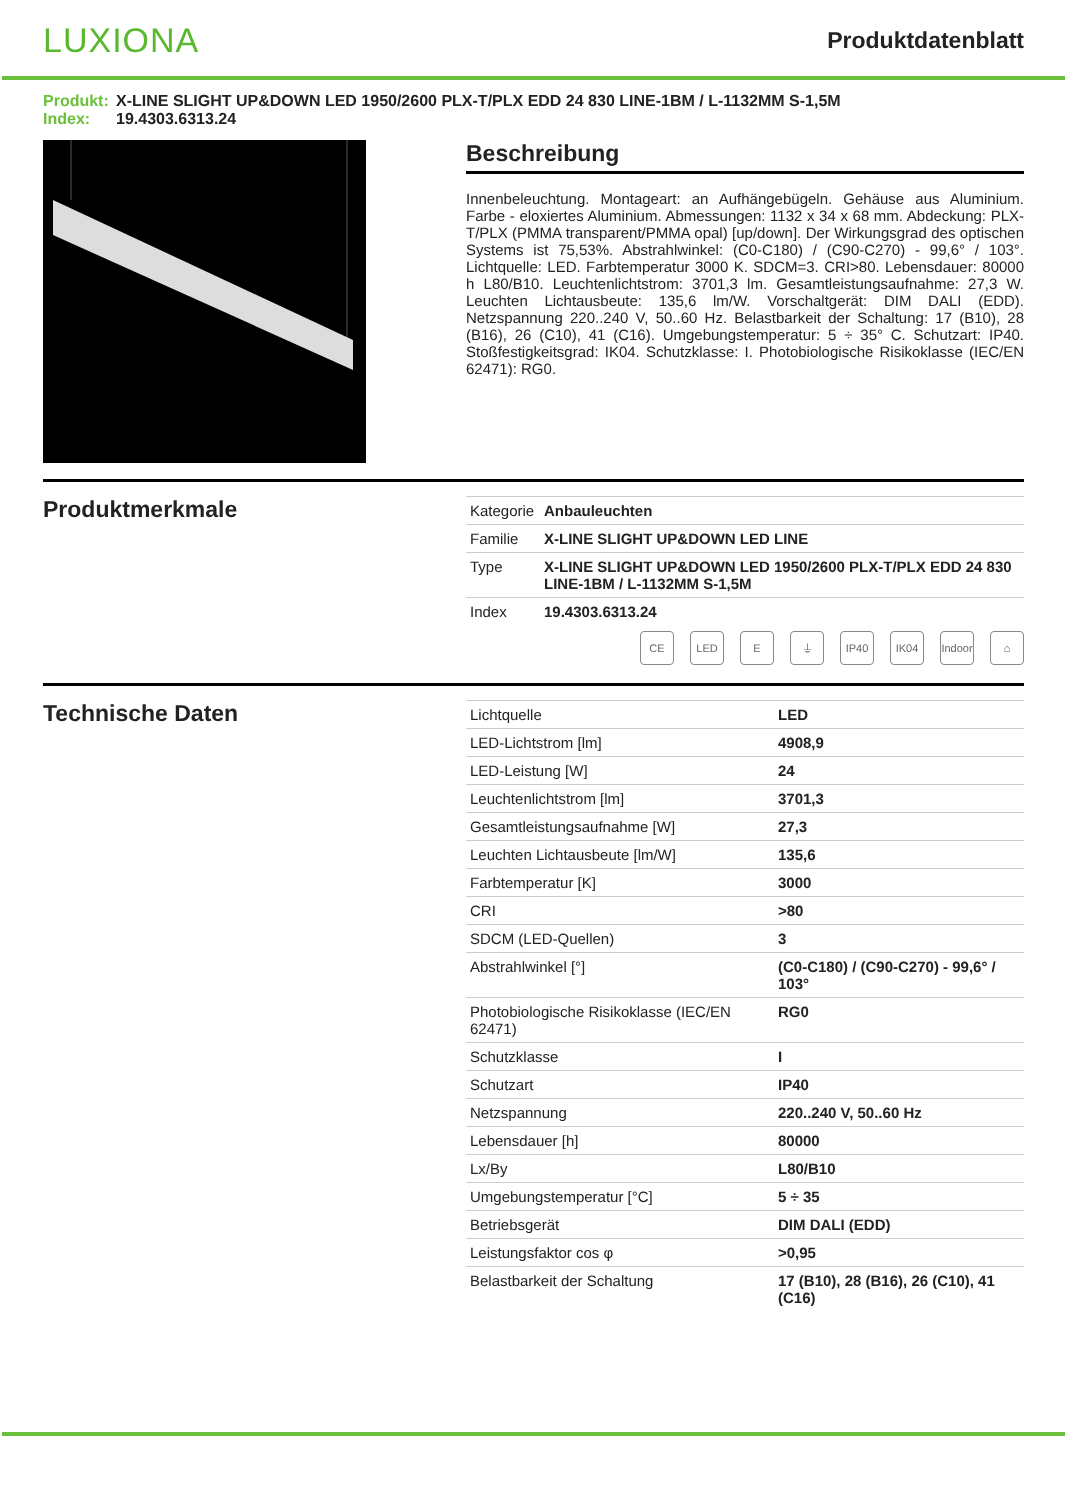LUXIONA
Produktdatenblatt
Produkt: X-LINE SLIGHT UP&DOWN LED 1950/2600 PLX-T/PLX EDD 24 830 LINE-1BM / L-1132MM S-1,5M
Index: 19.4303.6313.24
Beschreibung
Innenbeleuchtung. Montageart: an Aufhängebügeln. Gehäuse aus Aluminium. Farbe - eloxiertes Aluminium. Abmessungen: 1132 x 34 x 68 mm. Abdeckung: PLX-T/PLX (PMMA transparent/PMMA opal) [up/down]. Der Wirkungsgrad des optischen Systems ist 75,53%. Abstrahlwinkel: (C0-C180) / (C90-C270) - 99,6° / 103°. Lichtquelle: LED. Farbtemperatur 3000 K. SDCM=3. CRI>80. Lebensdauer: 80000 h L80/B10. Leuchtenlichtstrom: 3701,3 lm. Gesamtleistungsaufnahme: 27,3 W. Leuchten Lichtausbeute: 135,6 lm/W. Vorschaltgerät: DIM DALI (EDD). Netzspannung 220..240 V, 50..60 Hz. Belastbarkeit der Schaltung: 17 (B10), 28 (B16), 26 (C10), 41 (C16). Umgebungstemperatur: 5 ÷ 35° C. Schutzart: IP40. Stoßfestigkeitsgrad: IK04. Schutzklasse: I. Photobiologische Risikoklasse (IEC/EN 62471): RG0.
Produktmerkmale
| Kategorie | Anbauleuchten |
| Familie | X-LINE SLIGHT UP&DOWN LED LINE |
| Type | X-LINE SLIGHT UP&DOWN LED 1950/2600 PLX-T/PLX EDD 24 830 LINE-1BM / L-1132MM S-1,5M |
| Index | 19.4303.6313.24 |
CE LED E ⏚ IP40 IK04 Indoor
⌂
Technische Daten
| Lichtquelle | LED |
| LED-Lichtstrom [lm] | 4908,9 |
| LED-Leistung [W] | 24 |
| Leuchtenlichtstrom [lm] | 3701,3 |
| Gesamtleistungsaufnahme [W] | 27,3 |
| Leuchten Lichtausbeute [lm/W] | 135,6 |
| Farbtemperatur [K] | 3000 |
| CRI | >80 |
| SDCM (LED-Quellen) | 3 |
| Abstrahlwinkel [°] | (C0-C180) / (C90-C270) - 99,6° / 103° |
| Photobiologische Risikoklasse (IEC/EN 62471) | RG0 |
| Schutzklasse | I |
| Schutzart | IP40 |
| Netzspannung | 220..240 V, 50..60 Hz |
| Lebensdauer [h] | 80000 |
| Lx/By | L80/B10 |
| Umgebungstemperatur [°C] | 5 ÷ 35 |
| Betriebsgerät | DIM DALI (EDD) |
| Leistungsfaktor cos φ | >0,95 |
| Belastbarkeit der Schaltung | 17 (B10), 28 (B16), 26 (C10), 41 (C16) |